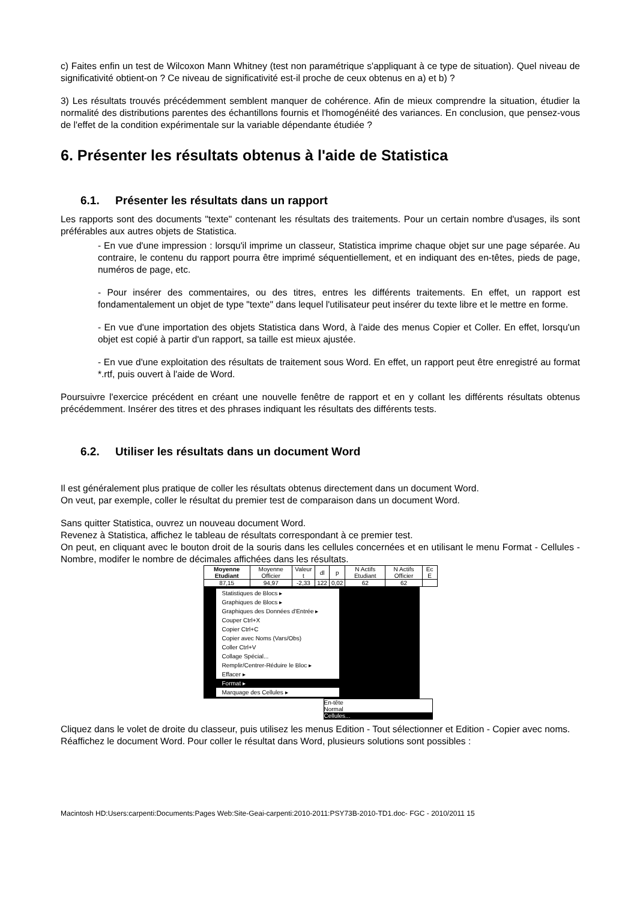c) Faites enfin un test de Wilcoxon Mann Whitney (test non paramétrique s'appliquant à ce type de situation). Quel niveau de significativité obtient-on ? Ce niveau de significativité est-il proche de ceux obtenus en a) et b) ?
3) Les résultats trouvés précédemment semblent manquer de cohérence. Afin de mieux comprendre la situation, étudier la normalité des distributions parentes des échantillons fournis et l'homogénéité des variances. En conclusion, que pensez-vous de l'effet de la condition expérimentale sur la variable dépendante étudiée ?
6. Présenter les résultats obtenus à l'aide de Statistica
6.1. Présenter les résultats dans un rapport
Les rapports sont des documents "texte" contenant les résultats des traitements. Pour un certain nombre d'usages, ils sont préférables aux autres objets de Statistica.
- En vue d'une impression : lorsqu'il imprime un classeur, Statistica imprime chaque objet sur une page séparée. Au contraire, le contenu du rapport pourra être imprimé séquentiellement, et en indiquant des en-têtes, pieds de page, numéros de page, etc.
- Pour insérer des commentaires, ou des titres, entres les différents traitements. En effet, un rapport est fondamentalement un objet de type "texte" dans lequel l'utilisateur peut insérer du texte libre et le mettre en forme.
- En vue d'une importation des objets Statistica dans Word, à l'aide des menus Copier et Coller. En effet, lorsqu'un objet est copié à partir d'un rapport, sa taille est mieux ajustée.
- En vue d'une exploitation des résultats de traitement sous Word. En effet, un rapport peut être enregistré au format *.rtf, puis ouvert à l'aide de Word.
Poursuivre l'exercice précédent en créant une nouvelle fenêtre de rapport et en y collant les différents résultats obtenus précédemment. Insérer des titres et des phrases indiquant les résultats des différents tests.
6.2. Utiliser les résultats dans un document Word
Il est généralement plus pratique de coller les résultats obtenus directement dans un document Word.
On veut, par exemple, coller le résultat du premier test de comparaison dans un document Word.
Sans quitter Statistica, ouvrez un nouveau document Word.
Revenez à Statistica, affichez le tableau de résultats correspondant à ce premier test.
On peut, en cliquant avec le bouton droit de la souris dans les cellules concernées et en utilisant le menu Format - Cellules - Nombre, modifer le nombre de décimales affichées dans les résultats.
| Moyenne Etudiant | Moyenne Officier | Valeur t | dl | p | N Actifs Etudiant | N Actifs Officier | Ec E |
| 87,15 | 94,97 | -2,33 | 122 | 0,02 | 62 | 62 | |
Statistiques de Blocs ▸
Graphiques de Blocs ▸
Graphiques des Données d'Entrée ▸
Couper Ctrl+X
Copier Ctrl+C
Copier avec Noms (Vars/Obs)
Coller Ctrl+V
Collage Spécial...
Remplir/Centrer-Réduire le Bloc ▸
Effacer ▸
Format ▸
Marquage des Cellules ▸
En-tête
Normal
Cellules...
Cliquez dans le volet de droite du classeur, puis utilisez les menus Edition - Tout sélectionner et Edition - Copier avec noms.
Réaffichez le document Word. Pour coller le résultat dans Word, plusieurs solutions sont possibles :
Macintosh HD:Users:carpenti:Documents:Pages Web:Site-Geai-carpenti:2010-2011:PSY73B-2010-TD1.doc- FGC - 2010/2011 15